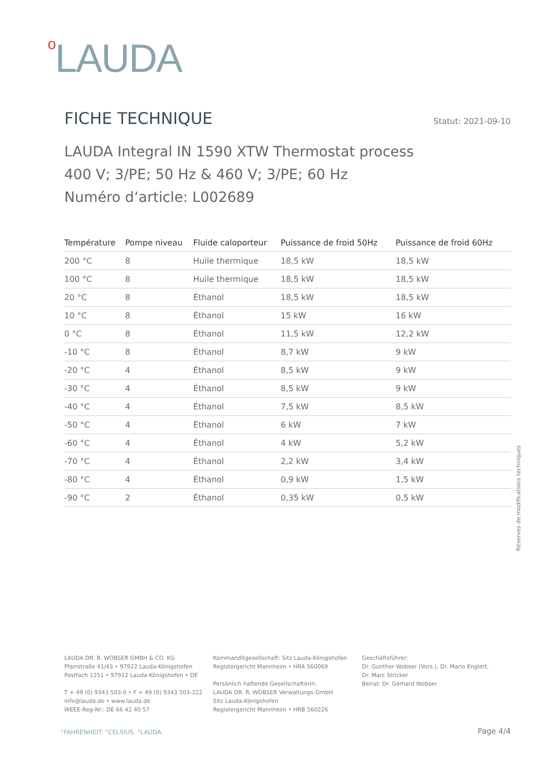o LAUDA
FICHE TECHNIQUE Statut: 2021-09-10
LAUDA Integral IN 1590 XTW Thermostat process
400 V; 3/PE; 50 Hz & 460 V; 3/PE; 60 Hz
Numéro d‘article: L002689
| Température | Pompe niveau | Fluide caloporteur | Puissance de froid 50Hz | Puissance de froid 60Hz |
| --- | --- | --- | --- | --- |
| 200 °C | 8 | Huile thermique | 18,5 kW | 18,5 kW |
| 100 °C | 8 | Huile thermique | 18,5 kW | 18,5 kW |
| 20 °C | 8 | Éthanol | 18,5 kW | 18,5 kW |
| 10 °C | 8 | Éthanol | 15 kW | 16 kW |
| 0 °C | 8 | Éthanol | 11,5 kW | 12,2 kW |
| -10 °C | 8 | Éthanol | 8,7 kW | 9 kW |
| -20 °C | 4 | Éthanol | 8,5 kW | 9 kW |
| -30 °C | 4 | Éthanol | 8,5 kW | 9 kW |
| -40 °C | 4 | Éthanol | 7,5 kW | 8,5 kW |
| -50 °C | 4 | Éthanol | 6 kW | 7 kW |
| -60 °C | 4 | Éthanol | 4 kW | 5,2 kW |
| -70 °C | 4 | Éthanol | 2,2 kW | 3,4 kW |
| -80 °C | 4 | Éthanol | 0,9 kW | 1,5 kW |
| -90 °C | 2 | Éthanol | 0,35 kW | 0,5 kW |
Réserves de modifications techniques
LAUDA DR. R. WOBSER GMBH & CO. KG
Pfarrstraße 41/43 • 97922 Lauda-Königshofen
Postfach 1251 • 97912 Lauda-Königshofen • DE
T + 49 (0) 9343 503-0 • F + 49 (0) 9343 503-222
info@lauda.de • www.lauda.de
WEEE-Reg-Nr.: DE 66 42 40 57
Kommanditgesellschaft: Sitz Lauda-Königshofen
Registergericht Mannheim • HRA 560069
Persönlich haftende Gesellschafterin:
LAUDA DR. R. WOBSER Verwaltungs-GmbH
Sitz Lauda-Königshofen
Registergericht Mannheim • HRB 560226
Geschäftsführer:
Dr. Gunther Wobser (Vors.), Dr. Mario Englert,
Dr. Marc Stricker
Beirat: Dr. Gerhard Wobser
°FAHRENHEIT. °CELSIUS. °LAUDA. Page 4/4